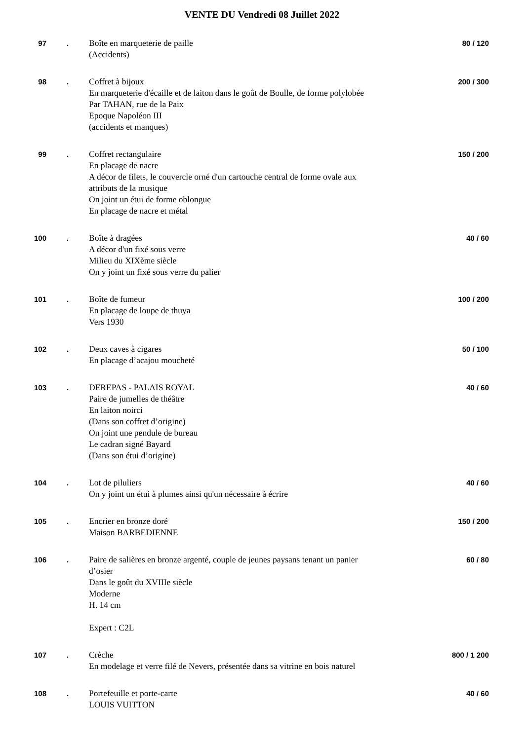VENTE DU Vendredi 08 Juillet 2022
| 97 | . | Boîte en marqueterie de paille (Accidents) | 80 / 120 |
| 98 | . | Coffret à bijoux En marqueterie d'écaille et de laiton dans le goût de Boulle, de forme polylobée Par TAHAN, rue de la Paix Epoque Napoléon III (accidents et manques) | 200 / 300 |
| 99 | . | Coffret rectangulaire En placage de nacre A décor de filets, le couvercle orné d'un cartouche central de forme ovale aux attributs de la musique On joint un étui de forme oblongue En placage de nacre et métal | 150 / 200 |
| 100 | . | Boîte à dragées A décor d'un fixé sous verre Milieu du XIXème siècle On y joint un fixé sous verre du palier | 40 / 60 |
| 101 | . | Boîte de fumeur En placage de loupe de thuya Vers 1930 | 100 / 200 |
| 102 | . | Deux caves à cigares En placage d’acajou moucheté | 50 / 100 |
| 103 | . | DEREPAS - PALAIS ROYAL Paire de jumelles de théâtre En laiton noirci (Dans son coffret d’origine) On joint une pendule de bureau Le cadran signé Bayard (Dans son étui d’origine) | 40 / 60 |
| 104 | . | Lot de piluliers On y joint un étui à plumes ainsi qu'un nécessaire à écrire | 40 / 60 |
| 105 | . | Encrier en bronze doré Maison BARBEDIENNE | 150 / 200 |
| 106 | . | Paire de salières en bronze argenté, couple de jeunes paysans tenant un panier d’osier Dans le goût du XVIIIe siècle Moderne H. 14 cm Expert : C2L | 60 / 80 |
| 107 | . | Crèche En modelage et verre filé de Nevers, présentée dans sa vitrine en bois naturel | 800 / 1 200 |
| 108 | . | Portefeuille et porte-carte LOUIS VUITTON | 40 / 60 |